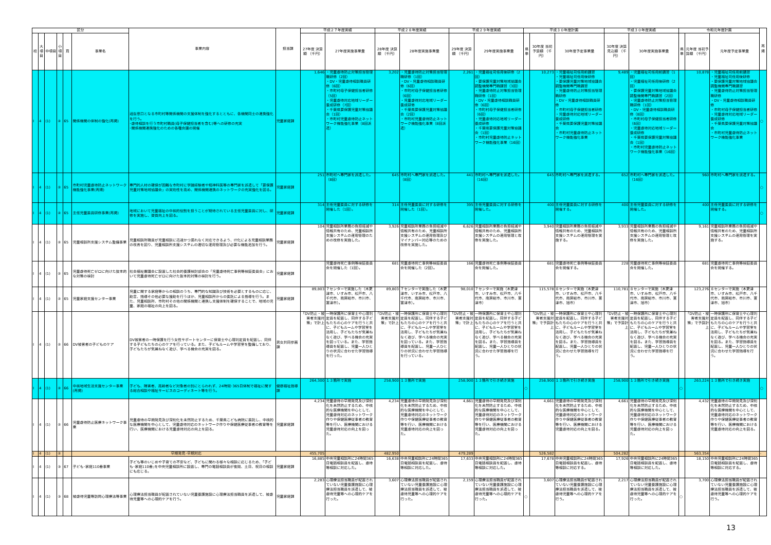| 区分 | | | | | | 事業内容 | 担当課 | 平成２７年度実績 | | 平成２８年度実績 | | 平成２９年度実績 | | 平成３０年度計画 | | | 平成３０年度実績 | | 令和元年度計画 | | | 再掲 |
| --- | --- | --- | --- | --- | --- | --- | --- | --- | --- | --- | --- | --- | --- | --- | --- | --- | --- | --- | --- | --- | --- | --- |
| 柱 | 大項目 | 中項目 | 小項目 | 頁 | 事業名 | | | 27年度 決算額 （千円） | 27年度実施事業量 | 28年度 決算額 （千円） | 28年度実施事業量 | 29年度 決算額 （千円） | 29年度実施事業量 | 県単 | 30年度 当初予算額 （千円） | 30年度予定事業量 | 30年度 決算見込額 （千円） | 30年度実施事業量 | 県単 | 元年度 当初予算額 （千円） | 元年度予定事業量 | |
| I | 4 | (1) | ② | 65 | 関係機関の体制の強化(再掲) | 通告窓口となる市町村等関係機関の支援体制を強化するとともに、各機関同士の連携強化を行う。 ･虐待相談を行う市町村職員(母子保健担当者を含む)等への研修の充実 ･関係機関連携強化のための各種会議の開催 | 児童家庭課 | 1,646 | ・児童虐待防止対策担当管理職研修（2回） ・DV・児童虐待相談職員研修（6回） ・市町村母子保健担当者研修（5回） ・児童虐待対応地域リーダー養成研修（7回） ・千葉県要保護児童対策協議会（1回） ・市町村児童虐待防止ネットワーク機能強化事業（8回派遣） | 3,202 | ・児童虐待防止対策担当管理職研修（1回） ・DV・児童虐待相談職員研修（6回） ・市町村母子保健担当者研修（6回） ・児童虐待対応地域リーダー養成研修 ・千葉県要保護児童対策協議会（2回） ・市町村児童虐待防止ネットワーク機能強化事業（8回派遣） | 2,261 | ・児童福祉司任用後研修（2回） ・要保護児童対策地域協議会調整機関専門職講習（3回） ・児童虐待防止対策担当管理職研修（1回） ・DV・児童虐待相談職員研修（6回） ・市町村母子保健担当者研修（6回） ・児童虐待対応地域リーダー養成研修 ・千葉県要保護児童対策協議会（1回） ・市町村児童虐待防止ネットワーク機能強化事業（16回） | | 10,273 | ・児童福祉司任用前講習 ・児童福祉司任用後研修 ・要保護児童対策地域協議会調整機関専門職講習 ・児童虐待防止対策担当管理職研修 ・DV・児童虐待相談職員研修 ・市町村母子保健担当者研修 ・児童虐待対応地域リーダー養成研修 ・千葉県要保護児童対策協議会 ・市町村児童虐待防止ネットワーク機能強化事業 | 9,489 | ・児童福祉司任用前講習（1回） ・児童福祉司任用後研修（2回） ・要保護児童対策地域協議会調整機関専門職講習（2回） ・児童虐待防止対策担当管理職研修（1回） ・DV・児童虐待相談職員研修（8回） ・市町村母子保健担当者研修（6回） ・児童虐待対応地域リーダー養成研修 ・千葉県要保護児童対策協議会（1回） ・市町村児童虐待防止ネットワーク機能強化事業（16回） | | 10,878 | ・児童福祉司任用前講習 ・児童福祉司任用後研修 ・要保護児童対策地域協議会調整機関専門職講習 ・児童虐待防止対策担当管理職研修 ・DV・児童虐待相談職員研修 ・市町村母子保健担当者研修 ・児童虐待対応地域リーダー養成研修 ・千葉県要保護児童対策協議会 ・市町村児童虐待防止ネットワーク機能強化事業 | ○ |
| I | 4 | (1) | ② | 65 | 市町村児童虐待防止ネットワーク機能強化事業(再掲) | 専門的人材の確保が困難な市町村に学識経験者や精神科医等の専門家を派遣して「要保護児童対策地域協議会」の実効性を高め、関係機関連携のネットワークの充実強化を図る。 | 児童家庭課 | 251 | 市町村へ専門家を派遣した。（8回） | 645 | 市町村へ専門家を派遣した。（8回） | 441 | 市町村へ専門家を派遣した。（16回） | | 645 | 市町村へ専門家を派遣する。 | 652 | 市町村へ専門家を派遣した。（16回） | | 960 | 市町村へ専門家を派遣する。 | ○ |
| I | 4 | (1) | ② | 65 | 主任児童委員研修事業(再掲) | 地域において児童福祉の中核的役割を担うことが期待されている主任児童委員に対し、研修を実施し、資質向上を図る。 | 児童家庭課 | 314 | 主任児童委員に対する研修を開催した（1回）。 | 314 | 主任児童委員に対する研修を開催した（1回）。 | 395 | 主任児童委員に対する研修を開催した。 | | 400 | 主任児童委員に対する研修を開催する。 | 400 | 主任児童委員に対する研修を開催した。 | | 400 | 主任児童委員に対する研修を開催する。 | ○ |
| I | 4 | (1) | ② | 65 | 児童相談所支援システム整備事業 | 児童相談所職員が児童相談に迅速かつ漏れなく対応できるよう、IT化による児童相談業務の改善を図り、児童相談所支援システムの適切な運用管理及び必要な機能追加を行う。 | 児童家庭課 | 104 | 児童相談所業務の負担軽減や情報共有のため、児童相談所支援システムの運用管理のための改修を実施した。 | 3,926 | 児童相談所業務の負担軽減や情報共有のため、児童相談所支援システムの運用管理及びマイナンバー対応等のための改修を実施した。 | 6,626 | 児童相談所業務の負担軽減や情報共有のため、児童相談所支援システムの運用管理と改修を実施した。 | | 3,940 | 児童相談所業務の負担軽減や情報共有のため、児童相談所支援システムの運用管理を実施する。 | 3,933 | 児童相談所業務の負担軽減や情報共有のため、児童相談所支援システムの運用管理と改修を実施した。 | | 9,161 | 児童相談所業務の負担軽減や情報共有のため、児童相談所支援システムの運用管理を実施する。 | |
| I | 4 | (1) | ② | 65 | 児童虐待死亡ゼロに向けた抜本的な対策の検討 | 社会福祉審議会に設置した社会的養護検討部会の「児童虐待死亡事例等検証委員会」において児童虐待死亡ゼロに向けた抜本的対策の検討を行う。 | 児童家庭課 | | 児童虐待死亡事例等検証委員会を開催した（1回）。 | 681 | 児童虐待死亡事例等検証委員会を開催した（2回）。 | 166 | 児童虐待死亡事例等検証委員会を開催した。 | | 681 | 児童虐待死亡事例等検証委員会を開催する。 | 228 | 児童虐待死亡事例等検証委員会を開催した。 | | 681 | 児童虐待死亡事例等検証委員会を開催する。 | |
| I | 4 | (1) | ② | 65 | 児童家庭支援センター事業 | 児童に関する家庭等からの相談のうち、専門的な知識及び技術を必要とするものに応じ、助言、指導その他必要な援助を行うほか、児童相談所からの委託による指導を行う。また、児童相談所、市町村その他の関係機関と連携し支援体制を確保することで、地域の児童、家庭の福祉の向上を図る。 | 児童家庭課 | 89,803 | ７センターで実施した（木更津市、いすみ市、松戸市、八千代市、南房総市、市川市、富津市）。 | 89,803 | ７センターで実施した（木更津市、いすみ市、松戸市、八千代市、南房総市、市川市、富津市）。 | 98,010 | ７センターで実施（木更津市、いすみ市、松戸市、八千代市、南房総市、市川市、富津市） | | 115,578 | ８センターで実施（木更津市、いすみ市、松戸市、八千代市、南房総市、市川市、富津市、旭市） | 110,781 | ８センターで実施（木更津市、いすみ市、松戸市、八千代市、南房総市、市川市、富津市、旭市） | | 123,276 | ８センターで実施（木更津市、いすみ市、松戸市、八千代市、南房総市、市川市、富津市、旭市） | |
| I | 4 | (1) | ② | 66 | DV被害者の子どものケア | DV被害者の一時保護を行う女性サポートセンターに保育士や心理判定員を配置し、同伴する子どもたちの心のケアを行っている。また、子どもルームや学習室を整備しており、子どもたちが気兼ねなく遊び、学べる機会の充実を図る。 | 男女共同参画課 | 「DV防止・被害者支援対策」で計上 | 一時保護所に保育士や心理判定員を配置し、同伴する子どもたちの心のケアを行うと共に、子どもルームや学習室を活用し、子どもたちが気兼ねなく遊び、学べる機会の充実を図っている。また、学習指導員を配置し、児童一人ひとりの状況に合わせた学習指導を行った。 | 「DV防止・被害者支援対策」で計上 | 一時保護所に保育士や心理判定員を配置し、同伴する子どもたちの心のケアを行うと共に、子どもルームや学習室を活用し、子どもたちが気兼ねなく遊び、学べる機会の充実を図っている。また、学習指導員を配置し、児童一人ひとりの状況に合わせた学習指導を行っている。 | 「DV防止・被害者支援対策」で計上 | 一時保護所に保育士や心理判定員を配置し、同伴する子どもたちの心のケアを行うと共に、子どもルームや学習室を活用し、子どもたちが気兼ねなく遊び、学べる機会の充実を図る。また、学習指導員を配置し、児童一人ひとりの状況に合わせた学習指導を行う。 | | 「DV防止・被害者支援対策」で予算計上 | 一時保護所に保育士や心理判定員を配置し、同伴する子どもたちの心のケアを行うと共に、子どもルームや学習室を活用し、子どもたちが気兼ねなく遊び、学べる機会の充実を図る。また、学習指導員を配置し、児童一人ひとりの状況に合わせた学習指導を行う。 | 「DV防止・被害者支援対策」で予算計上 | 一時保護所に保育士や心理判定員を配置し、同伴する子どもたちの心のケアを行うと共に、子どもルームや学習室を活用し、子どもたちが気兼ねなく遊び、学べる機会の充実を図る。また、学習指導員を配置し、児童一人ひとりの状況に合わせた学習指導を行う。 | | 「DV防止・被害者支援対策」で予算計上 | 一時保護所に保育士や心理判定員を配置し、同伴する子どもたちの心のケアを行うと共に、子どもルームや学習室を活用し、子どもたちが気兼ねなく遊び、学べる機会の充実を図る。また、学習指導員を配置し、児童一人ひとりの状況に合わせた学習指導を行う。 | |
| I | 4 | (1) | ② | 66 | 中核地域生活支援センター事業(再掲) | 子ども、障害者、高齢者など対象者の別にとらわれず、24時間･365日体制で福祉に関する総合相談や福祉サービスのコーディネート等を行う。 | 健康福祉指導課 | 264,300 | １３箇所で実施 | 258,900 | １３箇所で実施 | 258,900 | １３箇所で引き続き実施 | ○ | 258,900 | １３箇所で引き続き実施 | 258,900 | １３箇所で引き続き実施 | ○ | 263,224 | １３箇所で引き続き実施 | ○ |
| I | 4 | (1) | ② | 66 | 児童虐待防止医療ネットワーク事業 | 児童虐待の早期発見及び深刻化を未然防止するため、千葉県こども病院に委託し、中核的な医療機関を中心として、児童虐待対応のネットワーク作りや保健医療従事者の教育等を行い、医療機関における児童虐待対応の向上を図る。 | 児童家庭課 | 4,234 | 児童虐待の早期発見及び深刻化を未然防止するため、中核的な医療機関を中心として、児童虐待対応のネットワーク作りや保健医療従事者の教育等を行い、医療機関における児童虐待対応の向上を図った。 | 4,234 | 児童虐待の早期発見及び深刻化を未然防止するため、中核的な医療機関を中心として、児童虐待対応のネットワーク作りや保健医療従事者の教育等を行い、医療機関における児童虐待対応の向上を図った。 | 4,661 | 児童虐待の早期発見及び深刻化を未然防止するため、中核的な医療機関を中心として、児童虐待対応のネットワーク作りや保健医療従事者の教育等を行い、医療機関における児童虐待対応の向上を図った。 | | 4,661 | 児童虐待の早期発見及び深刻化を未然防止するため、中核的な医療機関を中心として、児童虐待対応のネットワーク作りや保健医療従事者の教育等を行い、医療機関における児童虐待対応の向上を図る。 | 4,661 | 児童虐待の早期発見及び深刻化を未然防止するため、中核的な医療機関を中心として、児童虐待対応のネットワーク作りや保健医療従事者の教育等を行い、医療機関における児童虐待対応の向上を図った。 | | 4,432 | 児童虐待の早期発見及び深刻化を未然防止するため、中核的な医療機関を中心として、児童虐待対応のネットワーク作りや保健医療従事者の教育等を行い、医療機関における児童虐待対応の向上を図る。 | |
| I | 4 | (1) | ② | | 早期発見･早期対応 | | | 455,705 | | 482,950 | | 479,289 | | | 526,582 | | 504,282 | | | 563,354 | | - |
| I | 4 | (1) | ③ | 67 | 子ども･家庭110番事業 | 子ども等のいじめや子育ての不安など、子どもに関わる様々な相談に応じるため、｢子ども･家庭110番｣を中央児童相談所に設置し、専門の電話相談員が夜間、土日、祝日の相談にも応じる。 | 児童家庭課 | 16,885 | 中央児童相談所に24時間365日電話相談員を配置し、虐待等相談に対応した。 | 16,638 | 中央児童相談所に24時間365日電話相談員を配置し、虐待等相談に対応した。 | 17,633 | 中央児童相談所に24時間365日電話相談員を配置し、虐待等相談に対応した。 | | 17,678 | 中央児童相談所に24時間365日電話相談員を配置し、虐待等相談に対応する。 | 17,926 | 中央児童相談所に24時間365日電話相談員を配置し、虐待等相談に対応した。 | | 18,150 | 中央児童相談所に24時間365日電話相談員を配置し、虐待等相談に対応する。 | |
| I | 4 | (1) | ③ | 68 | 被虐待児童等訪問心理療法等事業 | 心理療法担当職員が配置されていない児童養護施設に心理療法担当職員を派遣して、被虐待児童等への心理的ケアを行う。 | 児童家庭課 | 2,283 | 心理療法担当職員が配置されていない児童養護施設に心理療法担当職員を派遣して、被虐待児童等への心理的ケアを行った。 | 3,607 | 心理療法担当職員が配置されていない児童養護施設に心理療法担当職員を派遣して、被虐待児童等への心理的ケアを行った。 | 2,159 | 心理療法担当職員が配置されていない児童養護施設に心理療法担当職員を派遣して、被虐待児童等への心理的ケアを行った。 | ○ | 3,607 | 心理療法担当職員が配置されていない児童養護施設に心理療法担当職員を派遣して、被虐待児童等への心理的ケアを行う。 | 2,217 | 心理療法担当職員が配置されていない児童養護施設に心理療法担当職員を派遣して、被虐待児童等への心理的ケアを行った。 | ○ | 3,700 | 心理療法担当職員が配置されていない児童養護施設に心理療法担当職員を派遣して、被虐待児童等への心理的ケアを行う。 | |
13